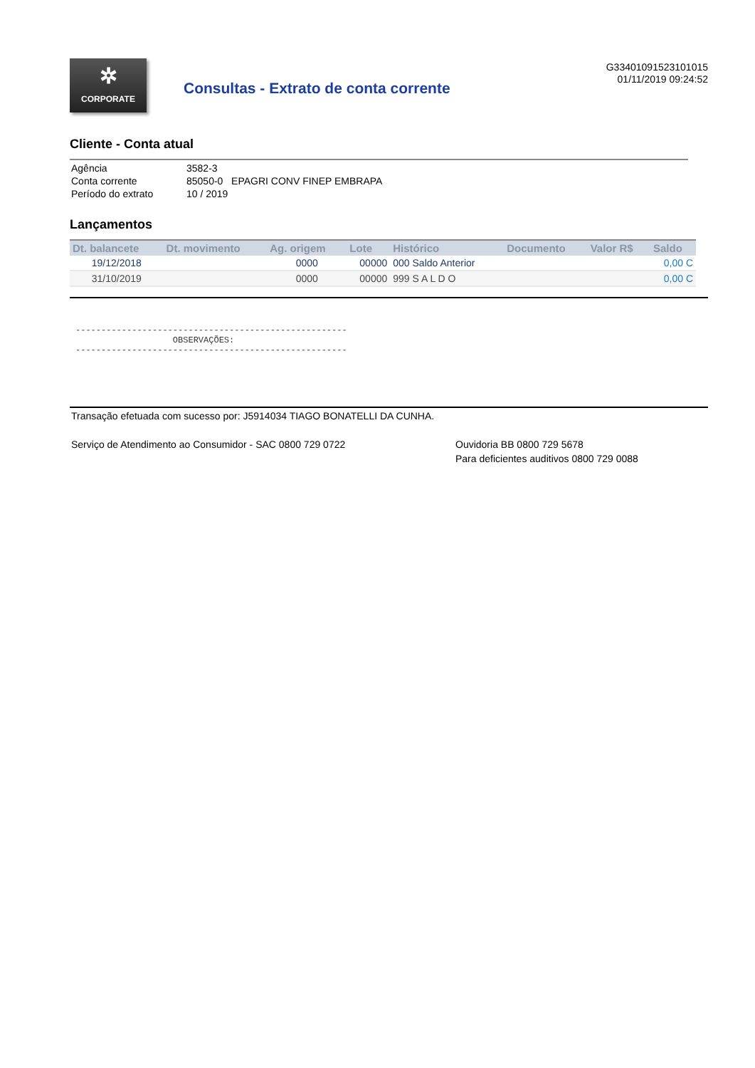✲
CORPORATE
Consultas - Extrato de conta corrente
G33401091523101015
01/11/2019 09:24:52
Cliente - Conta atual
| Agência | 3582-3 |
| Conta corrente | 85050-0 EPAGRI CONV FINEP EMBRAPA |
| Período do extrato | 10 / 2019 |
Lançamentos
| Dt. balancete | Dt. movimento | Ag. origem | Lote | Histórico | Documento | Valor R$ | Saldo |
| --- | --- | --- | --- | --- | --- | --- | --- |
| 19/12/2018 | | 0000 | 00000 | 000 Saldo Anterior | | | 0,00 C |
| 31/10/2019 | | 0000 | 00000 | 999 S A L D O | | | 0,00 C |
-----------------------------------------------------
                   OBSERVAÇÕES:
-----------------------------------------------------
Transação efetuada com sucesso por: J5914034 TIAGO BONATELLI DA CUNHA.
Serviço de Atendimento ao Consumidor - SAC 0800 729 0722 Ouvidoria BB 0800 729 5678
Para deficientes auditivos 0800 729 0088